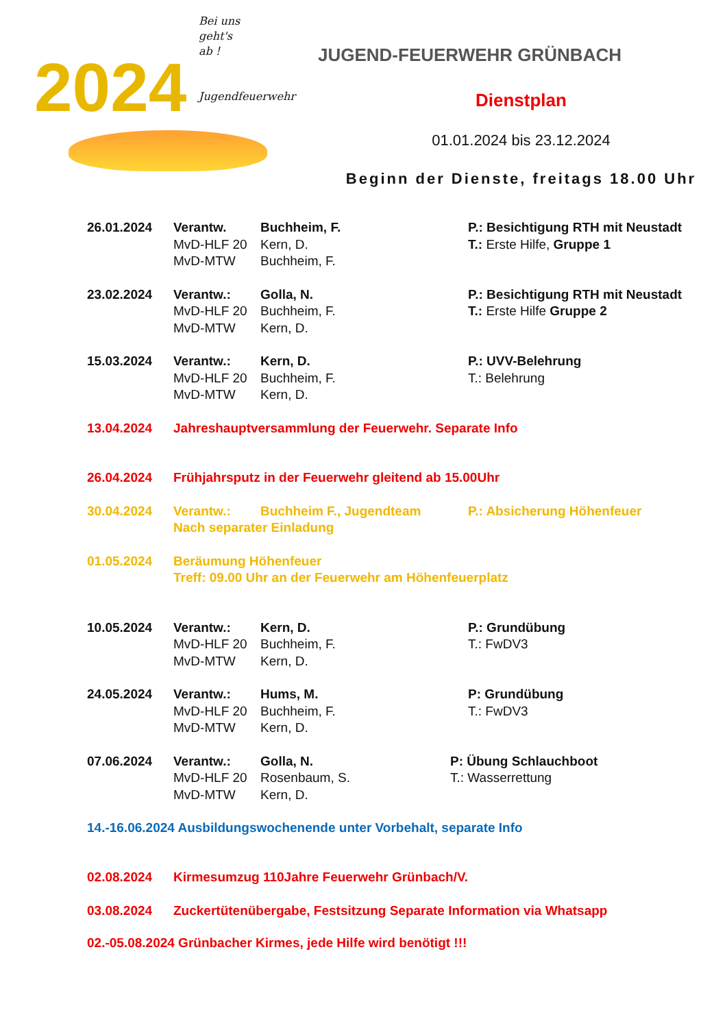Bei uns
geht's
ab !
Jugendfeuerwehr
2024
JUGEND-FEUERWEHR GRÜNBACH
Dienstplan
01.01.2024 bis 23.12.2024
Beginn der Dienste, freitags 18.00 Uhr
26.01.2024
Verantw.
MvD-HLF 20
MvD-MTW
Buchheim, F.
Kern, D.
Buchheim, F.
P.: Besichtigung RTH mit Neustadt
T.: Erste Hilfe, Gruppe 1
23.02.2024
Verantw.:
MvD-HLF 20
MvD-MTW
Golla, N.
Buchheim, F.
Kern, D.
P.: Besichtigung RTH mit Neustadt
T.: Erste Hilfe Gruppe 2
15.03.2024
Verantw.:
MvD-HLF 20
MvD-MTW
Kern, D.
Buchheim, F.
Kern, D.
P.: UVV-Belehrung
T.: Belehrung
13.04.2024
Jahreshauptversammlung der Feuerwehr. Separate Info
26.04.2024
Frühjahrsputz in der Feuerwehr gleitend ab 15.00Uhr
30.04.2024
Verantw.:
Buchheim F., Jugendteam
P.: Absicherung Höhenfeuer
Nach separater Einladung
01.05.2024
Beräumung Höhenfeuer
Treff: 09.00 Uhr an der Feuerwehr am Höhenfeuerplatz
10.05.2024
Verantw.:
MvD-HLF 20
MvD-MTW
Kern, D.
Buchheim, F.
Kern, D.
P.: Grundübung
T.: FwDV3
24.05.2024
Verantw.:
MvD-HLF 20
MvD-MTW
Hums, M.
Buchheim, F.
Kern, D.
P: Grundübung
T.: FwDV3
07.06.2024
Verantw.:
MvD-HLF 20
MvD-MTW
Golla, N.
Rosenbaum, S.
Kern, D.
P: Übung Schlauchboot
T.: Wasserrettung
14.-16.06.2024 Ausbildungswochenende unter Vorbehalt, separate Info
02.08.2024
Kirmesumzug 110Jahre Feuerwehr Grünbach/V.
03.08.2024
Zuckertütenübergabe, Festsitzung Separate Information via Whatsapp
02.-05.08.2024 Grünbacher Kirmes, jede Hilfe wird benötigt !!!